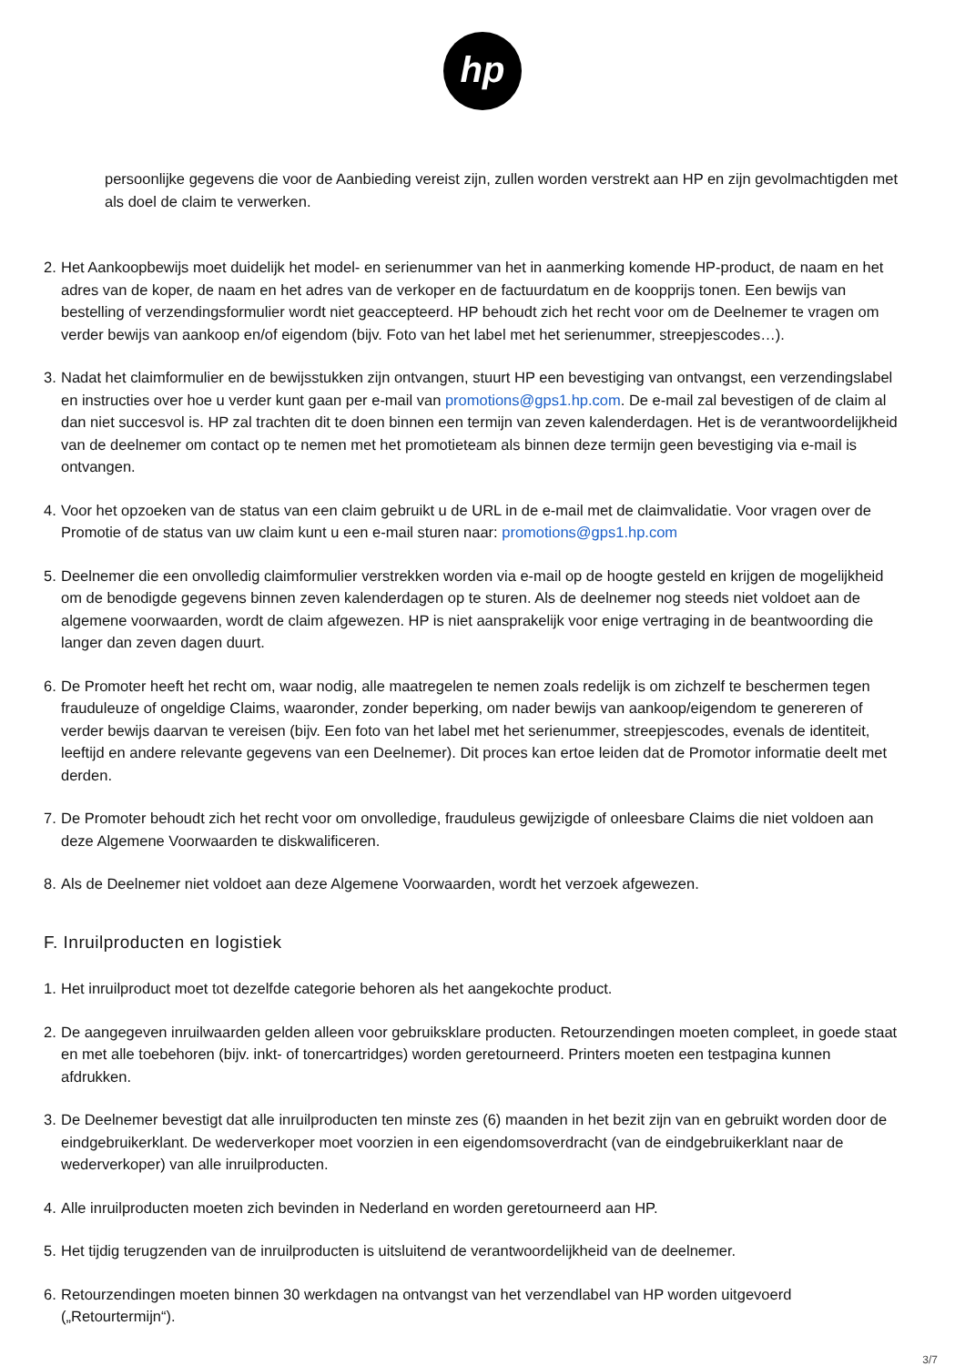hp
persoonlijke gegevens die voor de Aanbieding vereist zijn, zullen worden verstrekt aan HP en zijn gevolmachtigden met als doel de claim te verwerken.
2. Het Aankoopbewijs moet duidelijk het model- en serienummer van het in aanmerking komende HP-product, de naam en het adres van de koper, de naam en het adres van de verkoper en de factuurdatum en de koopprijs tonen. Een bewijs van bestelling of verzendingsformulier wordt niet geaccepteerd. HP behoudt zich het recht voor om de Deelnemer te vragen om verder bewijs van aankoop en/of eigendom (bijv. Foto van het label met het serienummer, streepjescodes…).
3. Nadat het claimformulier en de bewijsstukken zijn ontvangen, stuurt HP een bevestiging van ontvangst, een verzendingslabel en instructies over hoe u verder kunt gaan per e-mail van promotions@gps1.hp.com. De e-mail zal bevestigen of de claim al dan niet succesvol is. HP zal trachten dit te doen binnen een termijn van zeven kalenderdagen. Het is de verantwoordelijkheid van de deelnemer om contact op te nemen met het promotieteam als binnen deze termijn geen bevestiging via e-mail is ontvangen.
4. Voor het opzoeken van de status van een claim gebruikt u de URL in de e-mail met de claimvalidatie. Voor vragen over de Promotie of de status van uw claim kunt u een e-mail sturen naar: promotions@gps1.hp.com
5. Deelnemer die een onvolledig claimformulier verstrekken worden via e-mail op de hoogte gesteld en krijgen de mogelijkheid om de benodigde gegevens binnen zeven kalenderdagen op te sturen. Als de deelnemer nog steeds niet voldoet aan de algemene voorwaarden, wordt de claim afgewezen. HP is niet aansprakelijk voor enige vertraging in de beantwoording die langer dan zeven dagen duurt.
6. De Promoter heeft het recht om, waar nodig, alle maatregelen te nemen zoals redelijk is om zichzelf te beschermen tegen frauduleuze of ongeldige Claims, waaronder, zonder beperking, om nader bewijs van aankoop/eigendom te genereren of verder bewijs daarvan te vereisen (bijv. Een foto van het label met het serienummer, streepjescodes, evenals de identiteit, leeftijd en andere relevante gegevens van een Deelnemer). Dit proces kan ertoe leiden dat de Promotor informatie deelt met derden.
7. De Promoter behoudt zich het recht voor om onvolledige, frauduleus gewijzigde of onleesbare Claims die niet voldoen aan deze Algemene Voorwaarden te diskwalificeren.
8. Als de Deelnemer niet voldoet aan deze Algemene Voorwaarden, wordt het verzoek afgewezen.
F. Inruilproducten en logistiek
1. Het inruilproduct moet tot dezelfde categorie behoren als het aangekochte product.
2. De aangegeven inruilwaarden gelden alleen voor gebruiksklare producten. Retourzendingen moeten compleet, in goede staat en met alle toebehoren (bijv. inkt- of tonercartridges) worden geretourneerd. Printers moeten een testpagina kunnen afdrukken.
3. De Deelnemer bevestigt dat alle inruilproducten ten minste zes (6) maanden in het bezit zijn van en gebruikt worden door de eindgebruikerklant. De wederverkoper moet voorzien in een eigendomsoverdracht (van de eindgebruikerklant naar de wederverkoper) van alle inruilproducten.
4. Alle inruilproducten moeten zich bevinden in Nederland en worden geretourneerd aan HP.
5. Het tijdig terugzenden van de inruilproducten is uitsluitend de verantwoordelijkheid van de deelnemer.
6. Retourzendingen moeten binnen 30 werkdagen na ontvangst van het verzendlabel van HP worden uitgevoerd („Retourtermijn“).
3/7